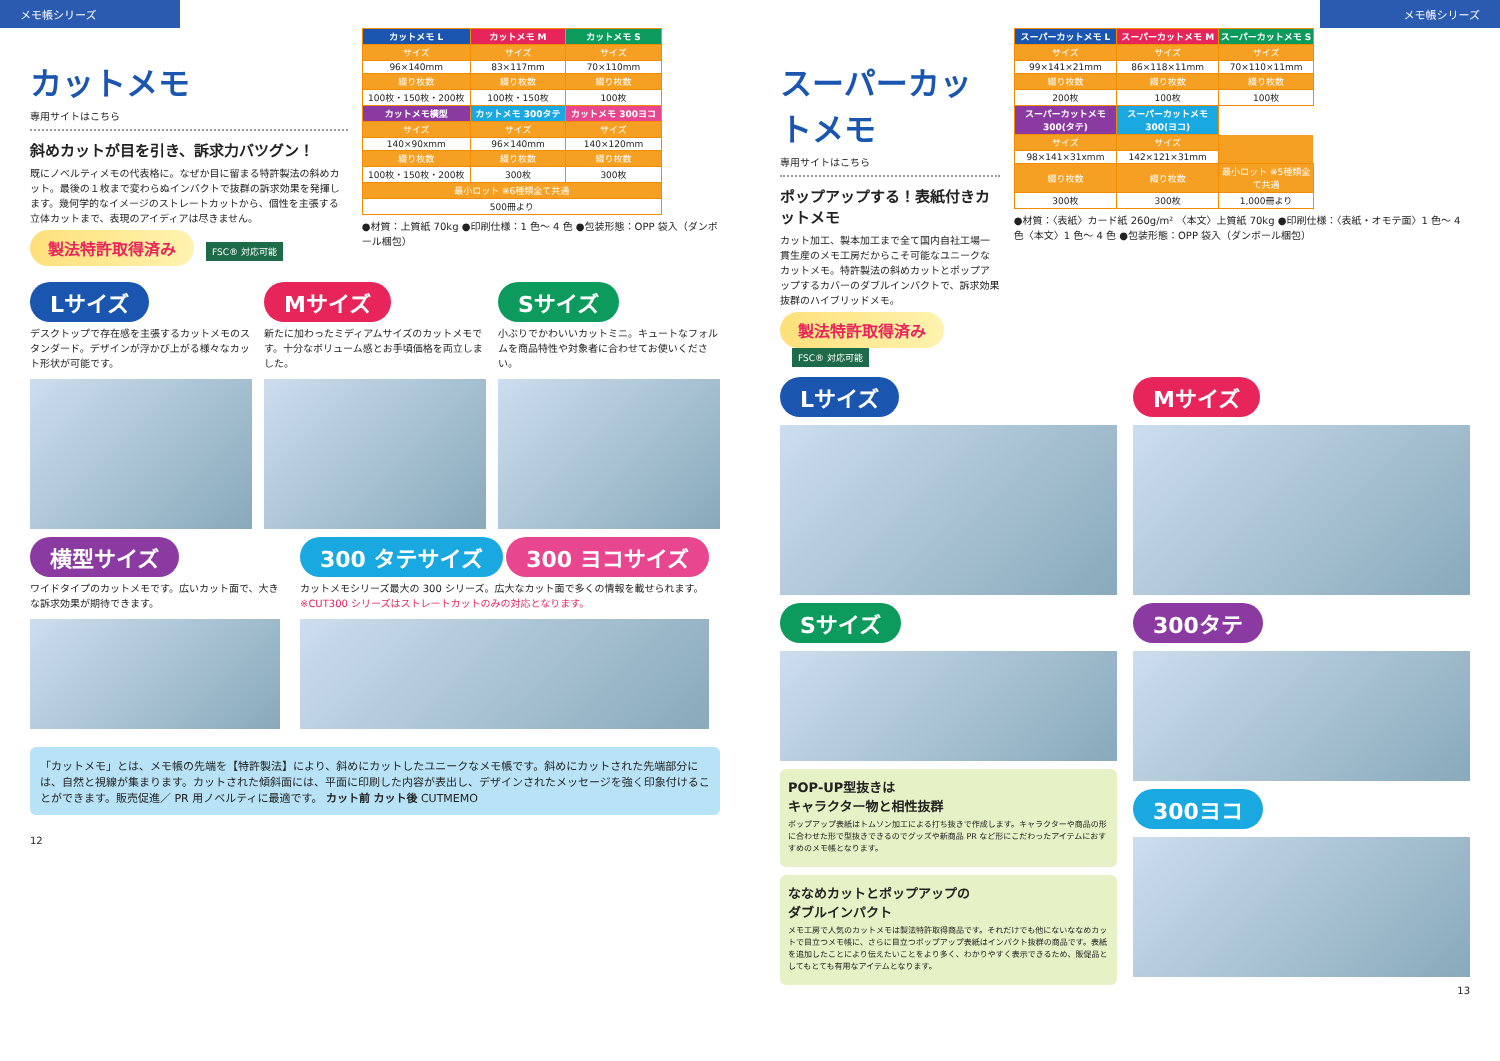メモ帳シリーズ
カットメモ
専用サイトはこちら
斜めカットが目を引き、訴求力バツグン！
既にノベルティメモの代表格に。なぜか目に留まる特許製法の斜めカット。最後の１枚まで変わらぬインパクトで抜群の訴求効果を発揮します。幾何学的なイメージのストレートカットから、個性を主張する立体カットまで、表現のアイディアは尽きません。
製法特許取得済み FSC® 対応可能
| カットメモ L | カットメモ M | カットメモ S |
| --- | --- | --- |
| サイズ | サイズ | サイズ |
| 96×140mm | 83×117mm | 70×110mm |
| 綴り枚数 | 綴り枚数 | 綴り枚数 |
| 100枚・150枚・200枚 | 100枚・150枚 | 100枚 |
| カットメモ横型 | カットメモ 300タテ | カットメモ 300ヨコ |
| サイズ | サイズ | サイズ |
| 140×90xmm | 96×140mm | 140×120mm |
| 綴り枚数 | 綴り枚数 | 綴り枚数 |
| 100枚・150枚・200枚 | 300枚 | 300枚 |
| 最小ロット ※6種類全て共通 | | |
| 500冊より | | |
●材質：上質紙 70kg ●印刷仕様：1 色～ 4 色 ●包装形態：OPP 袋入（ダンボール梱包）
Lサイズ
デスクトップで存在感を主張するカットメモのスタンダード。デザインが浮かび上がる様々なカット形状が可能です。
Mサイズ
新たに加わったミディアムサイズのカットメモです。十分なボリューム感とお手頃価格を両立しました。
Sサイズ
小ぶりでかわいいカットミニ。キュートなフォルムを商品特性や対象者に合わせてお使いください。
横型サイズ
ワイドタイプのカットメモです。広いカット面で、大きな訴求効果が期待できます。
300 タテサイズ 300 ヨコサイズ
カットメモシリーズ最大の 300 シリーズ。広大なカット面で多くの情報を載せられます。
※CUT300 シリーズはストレートカットのみの対応となります。
「カットメモ」とは、メモ帳の先端を【特許製法】により、斜めにカットしたユニークなメモ帳です。斜めにカットされた先端部分には、自然と視線が集まります。カットされた傾斜面には、平面に印刷した内容が表出し、デザインされたメッセージを強く印象付けることができます。販売促進／ PR 用ノベルティに最適です。 カット前 カット後 CUTMEMO
12
メモ帳シリーズ
スーパーカットメモ
専用サイトはこちら
ポップアップする！表紙付きカットメモ
カット加工、製本加工まで全て国内自社工場一貫生産のメモ工房だからこそ可能なユニークなカットメモ。特許製法の斜めカットとポップアップするカバーのダブルインパクトで、訴求効果抜群のハイブリッドメモ。
製法特許取得済み FSC® 対応可能
| スーパーカットメモ L | スーパーカットメモ M | スーパーカットメモ S |
| --- | --- | --- |
| サイズ | サイズ | サイズ |
| 99×141×21mm | 86×118×11mm | 70×110×11mm |
| 綴り枚数 | 綴り枚数 | 綴り枚数 |
| 200枚 | 100枚 | 100枚 |
| スーパーカットメモ300(タテ) | スーパーカットメモ300(ヨコ) | |
| サイズ | サイズ | |
| 98×141×31xmm | 142×121×31mm | |
| 綴り枚数 | 綴り枚数 | 最小ロット ※5種類全て共通 |
| 300枚 | 300枚 | 1,000冊より |
●材質：〈表紙〉カード紙 260g/m² 〈本文〉上質紙 70kg ●印刷仕様：〈表紙・オモテ面〉1 色～ 4 色〈本文〉1 色～ 4 色 ●包装形態：OPP 袋入（ダンボール梱包）
Lサイズ Sサイズ
POP-UP型抜きは
キャラクター物と相性抜群
ポップアップ表紙はトムソン加工による打ち抜きで作成します。キャラクターや商品の形に合わせた形で型抜きできるのでグッズや新商品 PR など形にこだわったアイテムにおすすめのメモ帳となります。
ななめカットとポップアップの
ダブルインパクト
メモ工房で人気のカットメモは製法特許取得商品です。それだけでも他にないななめカットで目立つメモ帳に、さらに目立つポップアップ表紙はインパクト抜群の商品です。表紙を追加したことにより伝えたいことをより多く、わかりやすく表示できるため、販促品としてもとても有用なアイテムとなります。
Mサイズ 300タテ 300ヨコ
13